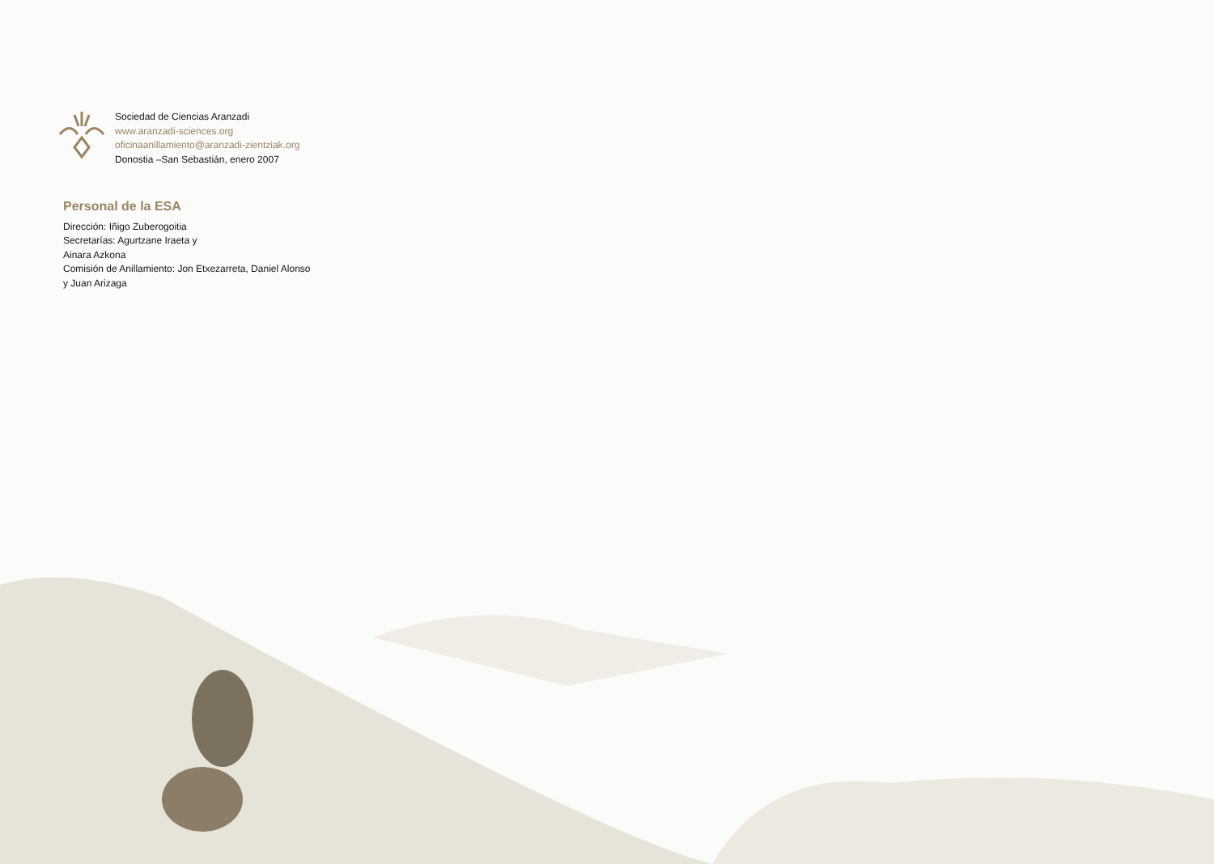Sociedad de Ciencias Aranzadi
www.aranzadi-sciences.org
oficinaanillamiento@aranzadi-zientziak.org
Donostia –San Sebastián, enero 2007
Personal de la ESA
Dirección: Iñigo Zuberogoitia
Secretarías: Agurtzane Iraeta y
Ainara Azkona
Comisión de Anillamiento: Jon Etxezarreta, Daniel Alonso
y Juan Arizaga